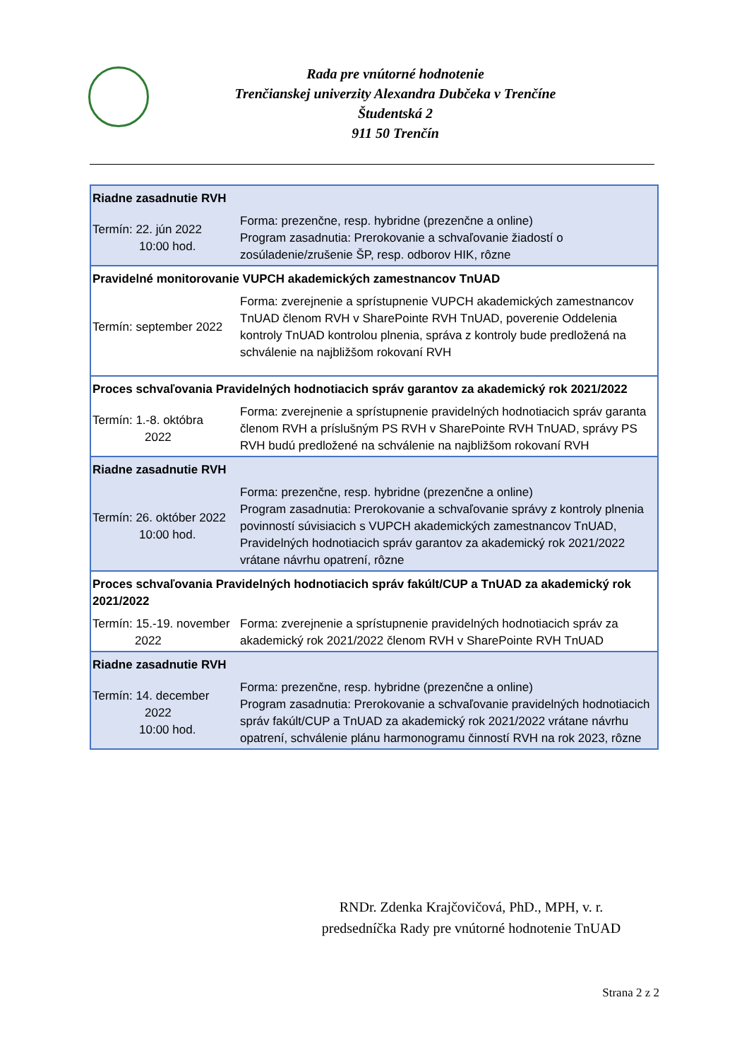Rada pre vnútorné hodnotenie
Trenčianskej univerzity Alexandra Dubčeka v Trenčíne
Študentská 2
911 50 Trenčín
| Riadne zasadnutie RVH | |
| Termín: 22. jún 2022 10:00 hod. | Forma: prezenčne, resp. hybridne (prezenčne a online) Program zasadnutia: Prerokovanie a schvaľovanie žiadostí o zosúladenie/zrušenie ŠP, resp. odborov HIK, rôzne |
| Pravidelné monitorovanie VUPCH akademických zamestnancov TnUAD | |
| Termín: september 2022 | Forma: zverejnenie a sprístupnenie VUPCH akademických zamestnancov TnUAD členom RVH v SharePointe RVH TnUAD, poverenie Oddelenia kontroly TnUAD kontrolou plnenia, správa z kontroly bude predložená na schválenie na najbližšom rokovaní RVH |
| Proces schvaľovania Pravidelných hodnotiacich správ garantov za akademický rok 2021/2022 | |
| Termín: 1.-8. októbra 2022 | Forma: zverejnenie a sprístupnenie pravidelných hodnotiacich správ garanta členom RVH a príslušným PS RVH v SharePointe RVH TnUAD, správy PS RVH budú predložené na schválenie na najbližšom rokovaní RVH |
| Riadne zasadnutie RVH | |
| Termín: 26. október 2022 10:00 hod. | Forma: prezenčne, resp. hybridne (prezenčne a online) Program zasadnutia: Prerokovanie a schvaľovanie správy z kontroly plnenia povinností súvisiacich s VUPCH akademických zamestnancov TnUAD, Pravidelných hodnotiacich správ garantov za akademický rok 2021/2022 vrátane návrhu opatrení, rôzne |
| Proces schvaľovania Pravidelných hodnotiacich správ fakúlt/CUP a TnUAD za akademický rok 2021/2022 | |
| Termín: 15.-19. november 2022 | Forma: zverejnenie a sprístupnenie pravidelných hodnotiacich správ za akademický rok 2021/2022 členom RVH v SharePointe RVH TnUAD |
| Riadne zasadnutie RVH | |
| Termín: 14. december 2022 10:00 hod. | Forma: prezenčne, resp. hybridne (prezenčne a online) Program zasadnutia: Prerokovanie a schvaľovanie pravidelných hodnotiacich správ fakúlt/CUP a TnUAD za akademický rok 2021/2022 vrátane návrhu opatrení, schválenie plánu harmonogramu činností RVH na rok 2023, rôzne |
RNDr. Zdenka Krajčovičová, PhD., MPH, v. r.
predsedníčka Rady pre vnútorné hodnotenie TnUAD
Strana 2 z 2